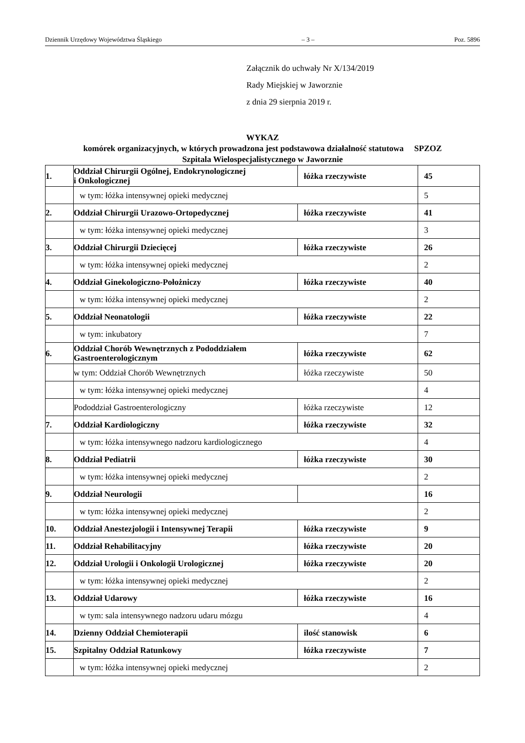Dziennik Urzędowy Województwa Śląskiego – 3 – Poz. 5896
Załącznik do uchwały Nr X/134/2019
Rady Miejskiej w Jaworznie
z dnia 29 sierpnia 2019 r.
WYKAZ
komórek organizacyjnych, w których prowadzona jest podstawowa działalność statutowa SPZOZ
Szpitala Wielospecjalistycznego w Jaworznie
| 1. | Oddział Chirurgii Ogólnej, Endokrynologicznej i Onkologicznej | łóżka rzeczywiste | 45 |
| | w tym: łóżka intensywnej opieki medycznej | | 5 |
| 2. | Oddział Chirurgii Urazowo-Ortopedycznej | łóżka rzeczywiste | 41 |
| | w tym: łóżka intensywnej opieki medycznej | | 3 |
| 3. | Oddział Chirurgii Dziecięcej | łóżka rzeczywiste | 26 |
| | w tym: łóżka intensywnej opieki medycznej | | 2 |
| 4. | Oddział Ginekologiczno-Położniczy | łóżka rzeczywiste | 40 |
| | w tym: łóżka intensywnej opieki medycznej | | 2 |
| 5. | Oddział Neonatologii | łóżka rzeczywiste | 22 |
| | w tym: inkubatory | | 7 |
| 6. | Oddział Chorób Wewnętrznych z Pododdziałem Gastroenterologicznym | łóżka rzeczywiste | 62 |
| | w tym: Oddział Chorób Wewnętrznych | łóżka rzeczywiste | 50 |
| | w tym: łóżka intensywnej opieki medycznej | | 4 |
| | Pododdział Gastroenterologiczny | łóżka rzeczywiste | 12 |
| 7. | Oddział Kardiologiczny | łóżka rzeczywiste | 32 |
| | w tym: łóżka intensywnego nadzoru kardiologicznego | | 4 |
| 8. | Oddział Pediatrii | łóżka rzeczywiste | 30 |
| | w tym: łóżka intensywnej opieki medycznej | | 2 |
| 9. | Oddział Neurologii | | 16 |
| | w tym: łóżka intensywnej opieki medycznej | | 2 |
| 10. | Oddział Anestezjologii i Intensywnej Terapii | łóżka rzeczywiste | 9 |
| 11. | Oddział Rehabilitacyjny | łóżka rzeczywiste | 20 |
| 12. | Oddział Urologii i Onkologii Urologicznej | łóżka rzeczywiste | 20 |
| | w tym: łóżka intensywnej opieki medycznej | | 2 |
| 13. | Oddział Udarowy | łóżka rzeczywiste | 16 |
| | w tym: sala intensywnego nadzoru udaru mózgu | | 4 |
| 14. | Dzienny Oddział Chemioterapii | ilość stanowisk | 6 |
| 15. | Szpitalny Oddział Ratunkowy | łóżka rzeczywiste | 7 |
| | w tym: łóżka intensywnej opieki medycznej | | 2 |